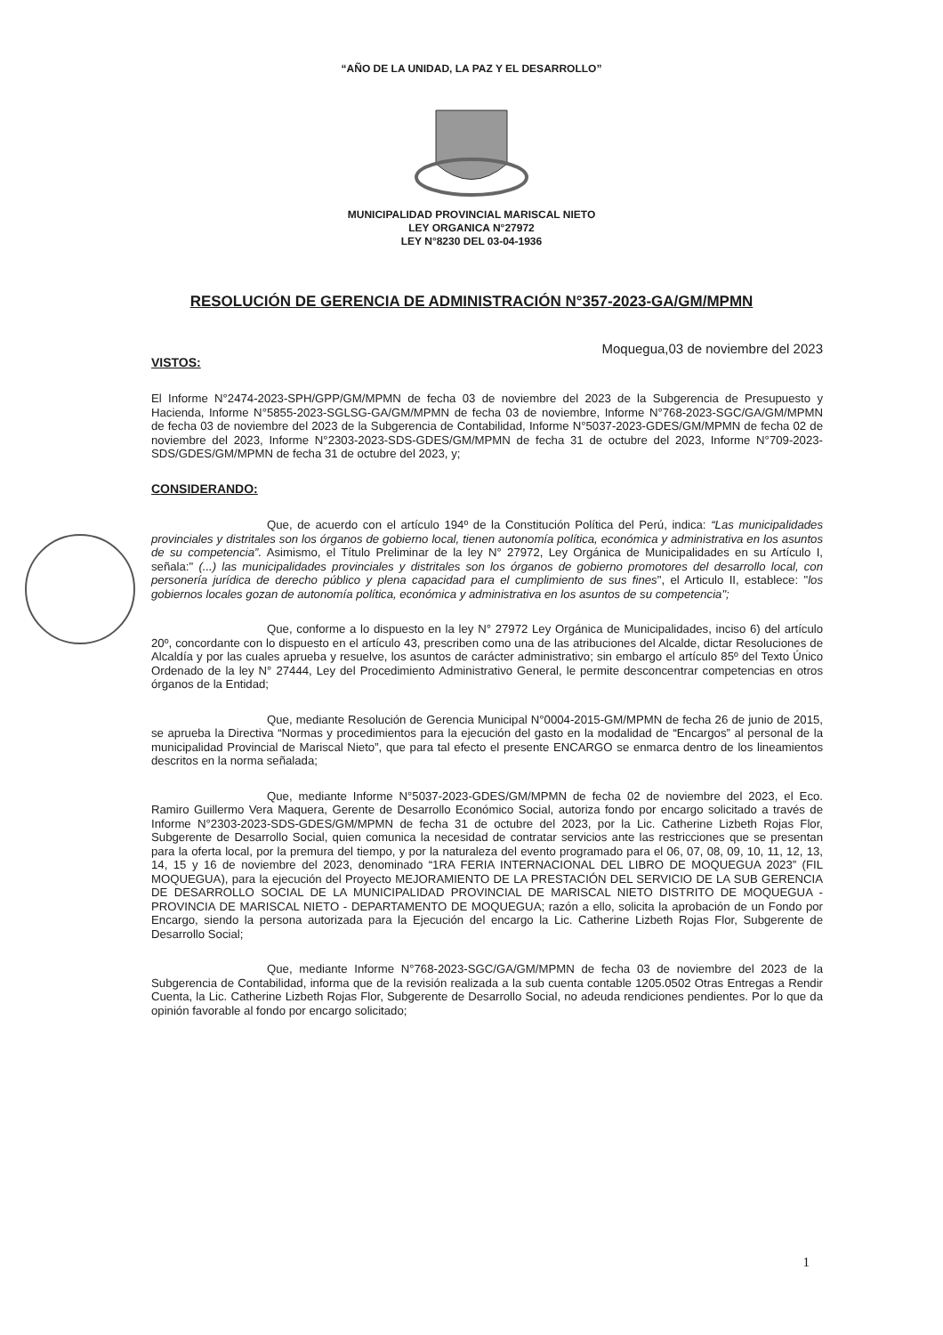“AÑO DE LA UNIDAD, LA PAZ Y EL DESARROLLO”
MUNICIPALIDAD PROVINCIAL MARISCAL NIETO
LEY ORGANICA N°27972
LEY N°8230 DEL 03-04-1936
RESOLUCIÓN DE GERENCIA DE ADMINISTRACIÓN N°357-2023-GA/GM/MPMN
Moquegua,03 de noviembre del 2023
VISTOS:
El Informe N°2474-2023-SPH/GPP/GM/MPMN de fecha 03 de noviembre del 2023 de la Subgerencia de Presupuesto y Hacienda, Informe N°5855-2023-SGLSG-GA/GM/MPMN de fecha 03 de noviembre, Informe N°768-2023-SGC/GA/GM/MPMN de fecha 03 de noviembre del 2023 de la Subgerencia de Contabilidad, Informe N°5037-2023-GDES/GM/MPMN de fecha 02 de noviembre del 2023, Informe N°2303-2023-SDS-GDES/GM/MPMN de fecha 31 de octubre del 2023, Informe N°709-2023-SDS/GDES/GM/MPMN de fecha 31 de octubre del 2023, y;
CONSIDERANDO:
Que, de acuerdo con el artículo 194º de la Constitución Política del Perú, indica: “Las municipalidades provinciales y distritales son los órganos de gobierno local, tienen autonomía política, económica y administrativa en los asuntos de su competencia”. Asimismo, el Título Preliminar de la ley N° 27972, Ley Orgánica de Municipalidades en su Artículo I, señala:" (...) las municipalidades provinciales y distritales son los órganos de gobierno promotores del desarrollo local, con personería jurídica de derecho público y plena capacidad para el cumplimiento de sus fines", el Articulo II, establece: "los gobiernos locales gozan de autonomía política, económica y administrativa en los asuntos de su competencia";
Que, conforme a lo dispuesto en la ley N° 27972 Ley Orgánica de Municipalidades, inciso 6) del artículo 20º, concordante con lo dispuesto en el artículo 43, prescriben como una de las atribuciones del Alcalde, dictar Resoluciones de Alcaldía y por las cuales aprueba y resuelve, los asuntos de carácter administrativo; sin embargo el artículo 85º del Texto Único Ordenado de la ley N° 27444, Ley del Procedimiento Administrativo General, le permite desconcentrar competencias en otros órganos de la Entidad;
Que, mediante Resolución de Gerencia Municipal N°0004-2015-GM/MPMN de fecha 26 de junio de 2015, se aprueba la Directiva “Normas y procedimientos para la ejecución del gasto en la modalidad de “Encargos” al personal de la municipalidad Provincial de Mariscal Nieto”, que para tal efecto el presente ENCARGO se enmarca dentro de los lineamientos descritos en la norma señalada;
Que, mediante Informe N°5037-2023-GDES/GM/MPMN de fecha 02 de noviembre del 2023, el Eco. Ramiro Guillermo Vera Maquera, Gerente de Desarrollo Económico Social, autoriza fondo por encargo solicitado a través de Informe N°2303-2023-SDS-GDES/GM/MPMN de fecha 31 de octubre del 2023, por la Lic. Catherine Lizbeth Rojas Flor, Subgerente de Desarrollo Social, quien comunica la necesidad de contratar servicios ante las restricciones que se presentan para la oferta local, por la premura del tiempo, y por la naturaleza del evento programado para el 06, 07, 08, 09, 10, 11, 12, 13, 14, 15 y 16 de noviembre del 2023, denominado “1RA FERIA INTERNACIONAL DEL LIBRO DE MOQUEGUA 2023” (FIL MOQUEGUA), para la ejecución del Proyecto MEJORAMIENTO DE LA PRESTACIÓN DEL SERVICIO DE LA SUB GERENCIA DE DESARROLLO SOCIAL DE LA MUNICIPALIDAD PROVINCIAL DE MARISCAL NIETO DISTRITO DE MOQUEGUA - PROVINCIA DE MARISCAL NIETO - DEPARTAMENTO DE MOQUEGUA; razón a ello, solicita la aprobación de un Fondo por Encargo, siendo la persona autorizada para la Ejecución del encargo la Lic. Catherine Lizbeth Rojas Flor, Subgerente de Desarrollo Social;
Que, mediante Informe N°768-2023-SGC/GA/GM/MPMN de fecha 03 de noviembre del 2023 de la Subgerencia de Contabilidad, informa que de la revisión realizada a la sub cuenta contable 1205.0502 Otras Entregas a Rendir Cuenta, la Lic. Catherine Lizbeth Rojas Flor, Subgerente de Desarrollo Social, no adeuda rendiciones pendientes. Por lo que da opinión favorable al fondo por encargo solicitado;
1